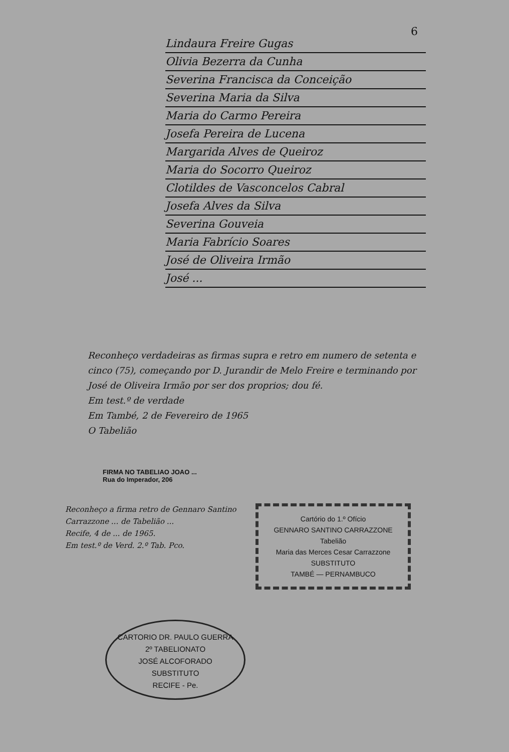6
Lindaura Freire Gugas
Olivia Bezerra da Cunha
Severina Francisca da Conceição
Severina Maria da Silva
Maria do Carmo Pereira
Josefa Pereira de Lucena
Margarida Alves de Queiroz
Maria do Socorro Queiroz
Clotildes de Vasconcelos Cabral
Josefa Alves da Silva
Severina Gouveia
Maria Fabrício Soares
José de Oliveira Irmão
José ...
Reconheço verdadeiras as firmas supra e retro em numero de setenta e cinco (75), começando por D. Jurandir de Melo Freire e terminando por José de Oliveira Irmão por ser dos proprios; dou fé.
Em test.º de verdade
Em També, 2 de Fevereiro de 1965
O Tabelião
FIRMA NO TABELIAO JOAO ...
Rua do Imperador, 206
Reconheço a firma retro de Gennaro Santino Carrazzone ... de Tabelião ...
Recife, 4 de ... de 1965.
Em test.º de Verd. 2.º Tab. Pco.
Cartório do 1.º Ofício
GENNARO SANTINO CARRAZZONE
Tabelião
Maria das Merces Cesar Carrazzone
SUBSTITUTO
TAMBÉ — PERNAMBUCO
CARTORIO DR. PAULO GUERRA
2º TABELIONATO
JOSÉ ALCOFORADO
SUBSTITUTO
RECIFE - Pe.